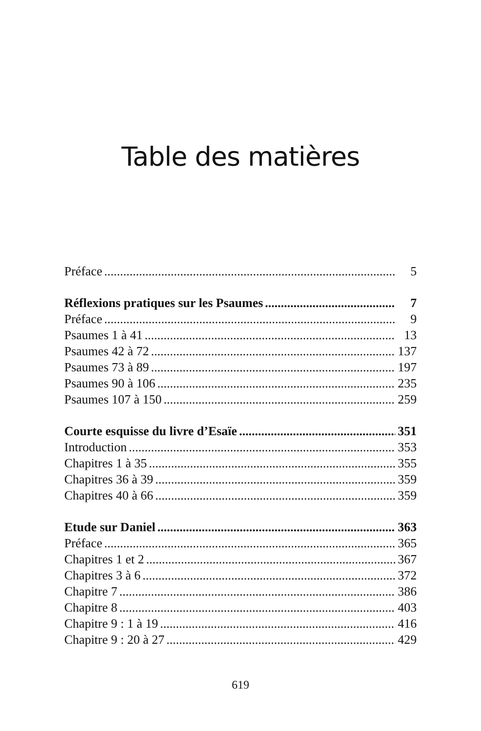Table des matières
Préface 5
Réflexions pratiques sur les Psaumes 7
Préface 9
Psaumes 1 à 41 13
Psaumes 42 à 72 137
Psaumes 73 à 89 197
Psaumes 90 à 106 235
Psaumes 107 à 150 259
Courte esquisse du livre d’Esaïe 351
Introduction 353
Chapitres 1 à 35 355
Chapitres 36 à 39 359
Chapitres 40 à 66 359
Etude sur Daniel 363
Préface 365
Chapitres 1 et 2 367
Chapitres 3 à 6 372
Chapitre 7 386
Chapitre 8 403
Chapitre 9 : 1 à 19 416
Chapitre 9 : 20 à 27 429
619